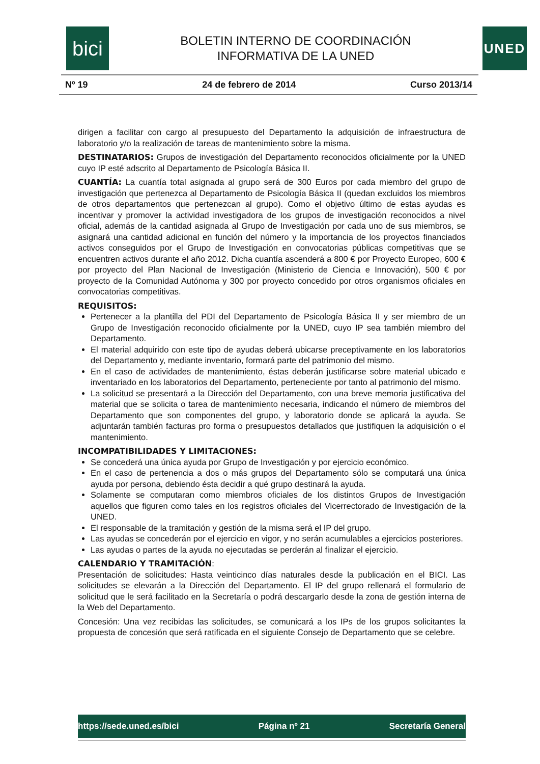bici
BOLETIN INTERNO DE COORDINACIÓN
INFORMATIVA DE LA UNED
UNED
Nº 19 24 de febrero de 2014 Curso 2013/14
dirigen a facilitar con cargo al presupuesto del Departamento la adquisición de infraestructura de laboratorio y/o la realización de tareas de mantenimiento sobre la misma.
DESTINATARIOS: Grupos de investigación del Departamento reconocidos oficialmente por la UNED cuyo IP esté adscrito al Departamento de Psicología Básica II.
CUANTÍA: La cuantía total asignada al grupo será de 300 Euros por cada miembro del grupo de investigación que pertenezca al Departamento de Psicología Básica II (quedan excluidos los miembros de otros departamentos que pertenezcan al grupo). Como el objetivo último de estas ayudas es incentivar y promover la actividad investigadora de los grupos de investigación reconocidos a nivel oficial, además de la cantidad asignada al Grupo de Investigación por cada uno de sus miembros, se asignará una cantidad adicional en función del número y la importancia de los proyectos financiados activos conseguidos por el Grupo de Investigación en convocatorias públicas competitivas que se encuentren activos durante el año 2012. Dicha cuantía ascenderá a 800 € por Proyecto Europeo, 600 € por proyecto del Plan Nacional de Investigación (Ministerio de Ciencia e Innovación), 500 € por proyecto de la Comunidad Autónoma y 300 por proyecto concedido por otros organismos oficiales en convocatorias competitivas.
REQUISITOS:
Pertenecer a la plantilla del PDI del Departamento de Psicología Básica II y ser miembro de un Grupo de Investigación reconocido oficialmente por la UNED, cuyo IP sea también miembro del Departamento.
El material adquirido con este tipo de ayudas deberá ubicarse preceptivamente en los laboratorios del Departamento y, mediante inventario, formará parte del patrimonio del mismo.
En el caso de actividades de mantenimiento, éstas deberán justificarse sobre material ubicado e inventariado en los laboratorios del Departamento, perteneciente por tanto al patrimonio del mismo.
La solicitud se presentará a la Dirección del Departamento, con una breve memoria justificativa del material que se solicita o tarea de mantenimiento necesaria, indicando el número de miembros del Departamento que son componentes del grupo, y laboratorio donde se aplicará la ayuda. Se adjuntarán también facturas pro forma o presupuestos detallados que justifiquen la adquisición o el mantenimiento.
INCOMPATIBILIDADES Y LIMITACIONES:
Se concederá una única ayuda por Grupo de Investigación y por ejercicio económico.
En el caso de pertenencia a dos o más grupos del Departamento sólo se computará una única ayuda por persona, debiendo ésta decidir a qué grupo destinará la ayuda.
Solamente se computaran como miembros oficiales de los distintos Grupos de Investigación aquellos que figuren como tales en los registros oficiales del Vicerrectorado de Investigación de la UNED.
El responsable de la tramitación y gestión de la misma será el IP del grupo.
Las ayudas se concederán por el ejercicio en vigor, y no serán acumulables a ejercicios posteriores.
Las ayudas o partes de la ayuda no ejecutadas se perderán al finalizar el ejercicio.
CALENDARIO Y TRAMITACIÓN:
Presentación de solicitudes: Hasta veinticinco días naturales desde la publicación en el BICI. Las solicitudes se elevarán a la Dirección del Departamento. El IP del grupo rellenará el formulario de solicitud que le será facilitado en la Secretaría o podrá descargarlo desde la zona de gestión interna de la Web del Departamento.
Concesión: Una vez recibidas las solicitudes, se comunicará a los IPs de los grupos solicitantes la propuesta de concesión que será ratificada en el siguiente Consejo de Departamento que se celebre.
https://sede.uned.es/bici Página nº 21 Secretaría General